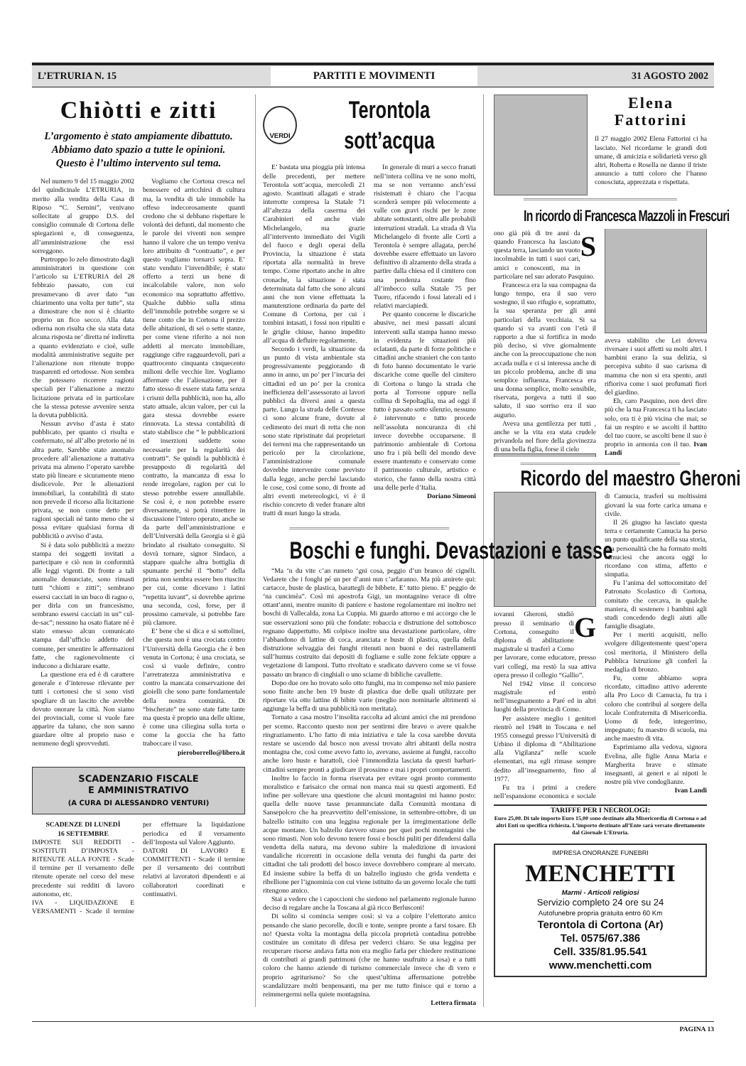L’ETRURIA N. 15 PARTITI E MOVIMENTI 31 AGOSTO 2002
Chiòtti e zitti
L’argomento è stato ampiamente dibattuto.
Abbiamo dato spazio a tutte le opinioni.
Questo è l’ultimo intervento sul tema.
Nel numero 9 del 15 maggio 2002 del quindicinale L’ETRURIA, in merito alla vendita della Casa di Riposo “C. Sernini”, venivano sollecitate al gruppo D.S. del consiglio comunale di Cortona delle spiegazioni e, di conseguenza, all’amministrazione che essi sorreggono.
Purtroppo lo zelo dimostrato dagli amministratori in questione con l’articolo su L’ETRURIA del 28 febbraio passato, con cui presumevano di aver dato “un chiarimento una volta per tutte”, sta a dimostrare che non si è chiarito proprio un fico secco. Alla data odierna non risulta che sia stata data alcuna risposta ne’ diretta né indiretta a quanto evidenziato e cioè, sulle modalità amministrative seguite per l’alienazione non ritenute troppo trasparenti ed ortodosse. Non sembra che potessero ricorrere ragioni speciali per l’alienazione a mezzo licitazione privata ed in particolare che la stessa potesse avvenire senza la dovuta pubblicità.
Nessun avviso d’asta è stato pubblicato, per quanto ci risulta e confermato, né all’albo pretorio né in altra parte. Sarebbe stato anomalo procedere all’alienazione a trattativa privata ma almeno l’operato sarebbe stato più lineare e sicuramente meno disdicevole. Per le alienazioni immobiliari, la contabilità di stato non prevede il ricorso alla licitazione privata, se non come detto per ragioni speciali né tanto meno che si possa evitare qualsiasi forma di pubblicità o avviso d’asta.
Si è data solo pubblicità a mezzo stampa dei soggetti invitati a partecipare e ciò non in conformità alle leggi vigenti. Di fronte a tali anomalie denunciate, sono rimasti tutti “chiotti e zitti”; sembrano essersi cacciati in un buco di ragno o, per dirla con un francesismo, sembrano essersi cacciati in un” cul-de-sac”; nessuno ha osato fiatare né è stato emesso alcun comunicato stampa dall’ufficio addetto del comune, per smentire le affermazioni fatte, che ragionevolmente ci inducono a dichiarare esatte.
La questione era ed è di carattere generale e d’interesse rilevante per tutti i cortonesi che si sono visti spogliare di un lascito che avrebbe dovuto onorare la città. Non siamo dei provinciali, come si vuole fare apparire da taluno, che non sanno guardare oltre al proprio naso e nemmeno degli sprovveduti.
Vogliamo che Cortona cresca nel benessere ed arricchirsi di cultura ma, la vendita di tale immobile ha offeso indecorosamente quanti credono che si debbano rispettare le volontà dei defunti, dal momento che le parole dei viventi non sempre hanno il valore che un tempo veniva loro attribuito di “contraatto”, e per questo vogliamo tornarci sopra. E’ stato venduto l’invendibile; è stato offerto a terzi un bene di incalcolabile valore, non solo economico ma soprattutto affettivo. Qualche dubbio sulla stima dell’immobile potrebbe sorgere se si tiene conto che in Cortona il prezzo delle abitazioni, di sei o sette stanze, per come viene riferito a noi non addetti al mercato immobiliare, raggiunge cifre ragguardevoli, pari a quattrocento cinquanta cinquecento milioni delle vecchie lire. Vogliamo affermare che l’alienazione, per il fatto stesso di essere stata fatta senza i crismi della pubblicità, non ha, allo stato attuale, alcun valore, per cui la gara stessa dovrebbe essere rinnovata. La stessa contabilità di stato stabilisce che “ le pubblicazioni ed inserzioni suddette sono necessarie per la regolarità dei contratti”. Se quindi la pubblicità è presupposto di regolarità del contratto, la mancanza di essa lo rende irregolare, ragion per cui lo stesso potrebbe essere annullabile. Se così è, e non potrebbe essere diversamente, si potrà rimettere in discussione l’intero operato, anche se da parte dell’amministrazione e dell’Università della Georgia si è già brindato al risultato conseguito. Si dovrà tornare, signor Sindaco, a stappare qualche altra bottiglia di spumante perché il “botto” della prima non sembra essere ben riuscito per cui, come dicevano i latini “repetita iuvant”, si dovrebbe aprirne una seconda, così, forse, per il prossimo carnevale, si potrebbe fare più clamore.
E’ bene che si dica e si sottolinei, che questa non è una crociata contro l’Università della Georgia che è ben venuta in Cortona; è una crociata, se così si vuole definire, contro l’arretratezza amministrativa e contro la mancata conservazione dei gioielli che sono parte fondamentale della nostra comunità. Di “bischerate” ne sono state fatte tante ma questa è proprio una delle ultime, è come una ciliegina sulla torta o come la goccia che ha fatto traboccare il vaso.
pieroborrello@libero.it
SCADENZARIO FISCALE
E AMMINISTRATIVO
(A CURA DI ALESSANDRO VENTURI)
SCADENZE DI LUNEDÌ
16 SETTEMBRE
IMPOSTE SUI REDDITI - SOSTITUTI D’IMPOSTA - RITENUTE ALLA FONTE - Scade il termine per il versamento delle ritenute operate nel corso del mese precedente sui redditi di lavoro autonomo, etc.
IVA - LIQUIDAZIONE E VERSAMENTI - Scade il termine per effettuare la liquidazione periodica ed il versamento dell’Imposta sul Valore Aggiunto.
DATORI DI LAVORO E COMMITTENTI - Scade il termine per il versamento dei contributi relativi ai lavoratori dipendenti e ai collaboratori coordinati e continuativi.
VERDI
Terontola sott’acqua
E’ bastata una pioggia più intensa delle precedenti, per mettere Terontola sott’acqua, mercoledì 21 agosto. Scantinati allagati e strade interrotte compresa la Statale 71 all’altezza della caserma dei Carabinieri ed anche viale Michelangelo, ma grazie all’intervento immediato dei Vigili del fuoco e degli operai della Provincia, la situazione è stata riportata alla normalità in breve tempo. Come riportato anche in altre cronache, la situazione è stata determinata dal fatto che sono alcuni anni che non viene effettuata la manutenzione ordinaria da parte del Comune di Cortona, per cui i tombini intasati, i fossi non ripuliti e le griglie chiuse, hanno impedito all’acqua di defluire regolarmente.
Secondo i verdi, la situazione da un punto di vista ambientale sta progressivamente peggiorando di anno in anno, un po’ per l’incuria dei cittadini ed un po’ per la cronica inefficienza dell’assessorato ai lavori pubblici da diversi anni a questa parte. Lungo la strada delle Contesse ci sono alcune frane, dovute al cedimento dei muri di retta che non sono state ripristinate dai proprietari dei terreni ma che rappresentando un pericolo per la circolazione, l’amministrazione comunale dovrebbe intervenire come previsto dalla legge, anche perché lasciando le cose, così come sono, di fronte ad altri eventi metereologici, vi è il rischio concreto di veder franare altri tratti di muri lungo la strada.
In generale di muri a secco franati nell’intera collina ve ne sono molti, ma se non verranno anch’essi risistemati è chiaro che l’acqua scenderà sempre più velocemente a valle con gravi rischi per le zone abitate sottostanti, oltre alle probabili interruzioni stradali. La strada di Via Michelangelo di fronte alle Corti a Terontola è sempre allagata, perché dovrebbe essere effettuato un lavoro definitivo di alzamento della strada a partire dalla chiesa ed il cimitero con una pendenza costante fino all’imbocco sulla Statale 75 per Tuoro, rifacendo i fossi laterali ed i relativi marciapiedi.
Per quanto concerne le discariche abusive, nei mesi passati alcuni interventi sulla stampa hanno messo in evidenza le situazioni più eclatanti, da parte di forze politiche e cittadini anche stranieri che con tanto di foto hanno documentato le varie discariche come quelle del cimitero di Cortona o lungo la strada che porta al Torreone oppure nella collina di Sepoltaglia, ma ad oggi il tutto è passato sotto silenzio, nessuno è intervenuto e tutto procede nell’assoluta noncuranza di chi invece dovrebbe occuparsene. Il patrimonio ambientale di Cortona uno fra i più belli del mondo deve essere mantenuto e conservato come il patrimonio culturale, artistico e storico, che fanno della nostra città una delle perle d’Italia.
Doriano Simeoni
Boschi e funghi. Devastazioni e tasse
“Ma ‘n du vite c’an rumeto ‘gni cosa, peggio d’un branco dé cignéli. Vedarete che i fonghi pé un per d’anni nun c’arfaranno. Ma più amirete qui: cartacce, buste de plastica, barattegli de bibbete. E’ tutto pieno. E’ peggio de ‘na cuncimèa”. Così mi apostrofa Gigi, un montagnino verace di oltre ottant’anni, mentre munito di paniere e bastone regolamentare mi inoltro nei boschi di Vallecalda, zona La Cuppia. Mi guardo attorno e mi accorgo che le sue osservazioni sono più che fondate: robaccia e distruzione del sottobosco regnano dappertutto. Mi colpisce inoltre una devastazione particolare, oltre l’abbandono di lattine di coca, aranciata e buste di plastica, quella della distruzione selvaggia dei funghi ritenuti non buoni e dei rastrellamenti sull’humus costruito dai depositi di fogliame e sulle zone felciate oppure a vegetazione di lamponi. Tutto rivoltato e sradicato davvero come se vi fosse passato un branco di cinghiali o uno sciame di bibliche cavallette.
Dopo due ore ho trovato solo otto funghi, ma in compenso nel mio paniere sono finite anche ben 19 buste di plastica due delle quali utilizzate per riportare via otto lattine di bibite varie (meglio non nominarle altrimenti si aggiunge la beffa di una pubblicità non meritata).
Tornato a casa mostro l’insolita raccolta ad alcuni amici che mi prendono per scemo. Racconto questo non per sentirmi dire bravo o avere qualche ringraziamento. L’ho fatto di mia iniziativa e tale la cosa sarebbe dovuta restare se uscendo dal bosco non avessi trovato altri abitanti della nostra montagna che, così come avevo fatto io, avevano, assieme ai funghi, raccolto anche loro buste e barattoli, cioè l’immondizia lasciata da questi barbari-cittadini sempre pronti a giudicare il prossimo e mai i propri comportamenti.
Inoltre lo faccio in forma riservata per evitare ogni pronto commento moralistico e farisaico che ormai non manca mai su questi argomenti. Ed infine per sollevare una questione che alcuni montagnini mi hanno posto: quella delle nuove tasse preannunciate dalla Comunità montana di Sansepolcro che ha preavvertito dell’emissione, in settembre-ottobre, di un balzello istituito con una leggina regionale per la irregimentazione delle acque montane. Un balzello davvero strano per quei pochi montagnini che sono rimasti. Non solo devono tenere fossi e boschi puliti per difendersi dalla vendetta della natura, ma devono subire la maledizione di invasioni vandaliche ricorrenti in occasione della venuta dei funghi da parte dei cittadini che tali prodotti del bosco invece dovrebbero comprare al mercato. Ed insieme subire la beffa di un balzello ingiusto che grida vendetta e ribellione per l’ignominia con cui viene istituito da un governo locale che tutti ritengono amico.
Stai a vedere che i capoccioni che siedono nel parlamento regionale hanno deciso di regalare anche la Toscana al già ricco Berlusconi!
Di solito si comincia sempre così: si va a colpire l’elettorato amico pensando che siano pecorelle, docili e tonte, sempre pronte a farsi tosare. Eh no! Questa volta la montagna della piccola proprietà contadina potrebbe costituire un comitato di difesa per vederci chiaro. Se una leggina per recuperare risorse andava fatta non era meglio farla per chiedere restituzione di contributi ai grandi patrimoni (che ne hanno usufruito a iosa) e a tutti coloro che hanno aziende di turismo commerciale invece che di vero e proprio agriturismo? So che quest’ultima affermazione potrebbe scandalizzare molti benpensanti, ma per me tutto finisce qui e torno a reimmergermi nella quiete montagnina.
Lettera firmata
Elena
Fattorini
Il 27 maggio 2002 Elena Fattorini ci ha lasciato. Nel ricordarne le grandi doti umane, di amicizia e solidarietà verso gli altri, Roberta e Rosella ne danno il triste annuncio a tutti coloro che l’hanno conosciuta, apprezzata e rispettata.
In ricordo di Francesca Mazzoli in Frescuri
Sono già più di tre anni da quando Francesca ha lasciato questa terra, lasciando un vuoto incolmabile in tutti i suoi cari, amici e conoscenti, ma in particolare nel suo adorato Pasquino.
Francesca era la sua compagna da lungo tempo, era il suo vero sostegno, il suo rifugio e, soprattutto, la sua speranza per gli anni particolari della vecchiaia. Si sa quando si va avanti con l’età il rapporto a due si fortifica in modo più deciso, si vive giornalmente anche con la preoccupazione che non accada nulla e ci si interessa anche di un piccolo problema, anche di una semplice influenza. Francesca era una donna semplice, molto sensibile, riservata, porgeva a tutti il suo saluto, il suo sorriso era il suo augurio.
Aveva una gentilezza per tutti , anche se la vita era stata crudele privandola nel fiore della giovinezza di una bella figlia, forse il cielo
aveva stabilito che Lei doveva riversare i suoi affetti su molti altri. I bambini erano la sua delizia, si percepiva subito il suo carisma di mamma che non si era spento, anzi rifioriva come i suoi profumati fiori del giardino.
Eh, caro Pasquino, non devi dire più che la tua Francesca ti ha lasciato solo, ora ti è più vicina che mai; se fai un respiro e se ascolti il battito del tuo cuore, se ascolti bene il suo è proprio in armonia con il tuo. Ivan Landi
Ricordo del maestro Gheroni
Giovanni Gheroni, studiò presso il seminario di Cortona, conseguito il diploma di abilitazione magistrale si trasferì a Como per lavorare, come educatore, presso vari collegi, ma restò la sua attiva opera presso il collegio “Gallio”.
Nel 1942 vinse il concorso magistrale ed entrò nell’insegnamento a Paré ed in altri luoghi della provincia di Como.
Per assistere meglio i genitori rientrò nel 1948 in Toscana e nel 1955 conseguì presso l’Università di Urbino il diploma di “Abilitazione alla Vigilanza” nelle scuole elementari, ma egli rimase sempre dedito all’insegnamento, fino al 1977.
Fu tra i primi a credere nell’espansione economica e sociale di Camucia, trasferì su moltissimi giovani la sua forte carica umana e civile.
Il 26 giugno ha lasciato questa terra e certamente Camucia ha perso un punto qualificante della sua storia, una personalità che ha formato molti camuciesi che ancora oggi lo ricordano con stima, affetto e simpatia.
Fu l’anima del sottocomitato del Patronato Scolastico di Cortona, comitato che cercava, in qualche maniera, di sostenere i bambini agli studi concedendo degli aiuti alle famiglie disagiate.
Per i meriti acquisiti, nello svolgere diligentemente quest’opera così meritoria, il Ministero della Pubblica Istruzione gli conferì la medaglia di bronzo.
Fu, come abbiamo sopra ricordato, cittadino attivo aderente alla Pro Loco di Camucia, fu tra i coloro che contribuì al sorgere della locale Confraternita di Misericordia. Uomo di fede, integerrimo, impegnato; fu maestro di scuola, ma anche maestro di vita.
Esprimiamo alla vedova, signora Evelina, alle figlie Anna Maria e Margherita brave e stimate insegnanti, ai generi e ai nipoti le nostre più vive condoglianze.
Ivan Landi
TARIFFE PER I NECROLOGI:
Euro 25,00. Di tale importo Euro 15,00 sono destinate alla Misericordia di Cortona o ad altri Enti su specifica richiesta. L’importo destinato all’Ente sarà versato direttamente dal Giornale L’Etruria.
IMPRESA ONORANZE FUNEBRI
MENCHETTI
Marmi - Articoli religiosi
Servizio completo 24 ore su 24
Autofunebre propria gratuita entro 60 Km
Terontola di Cortona (Ar)
Tel. 0575/67.386
Cell. 335/81.95.541
www.menchetti.com
PAGINA 13